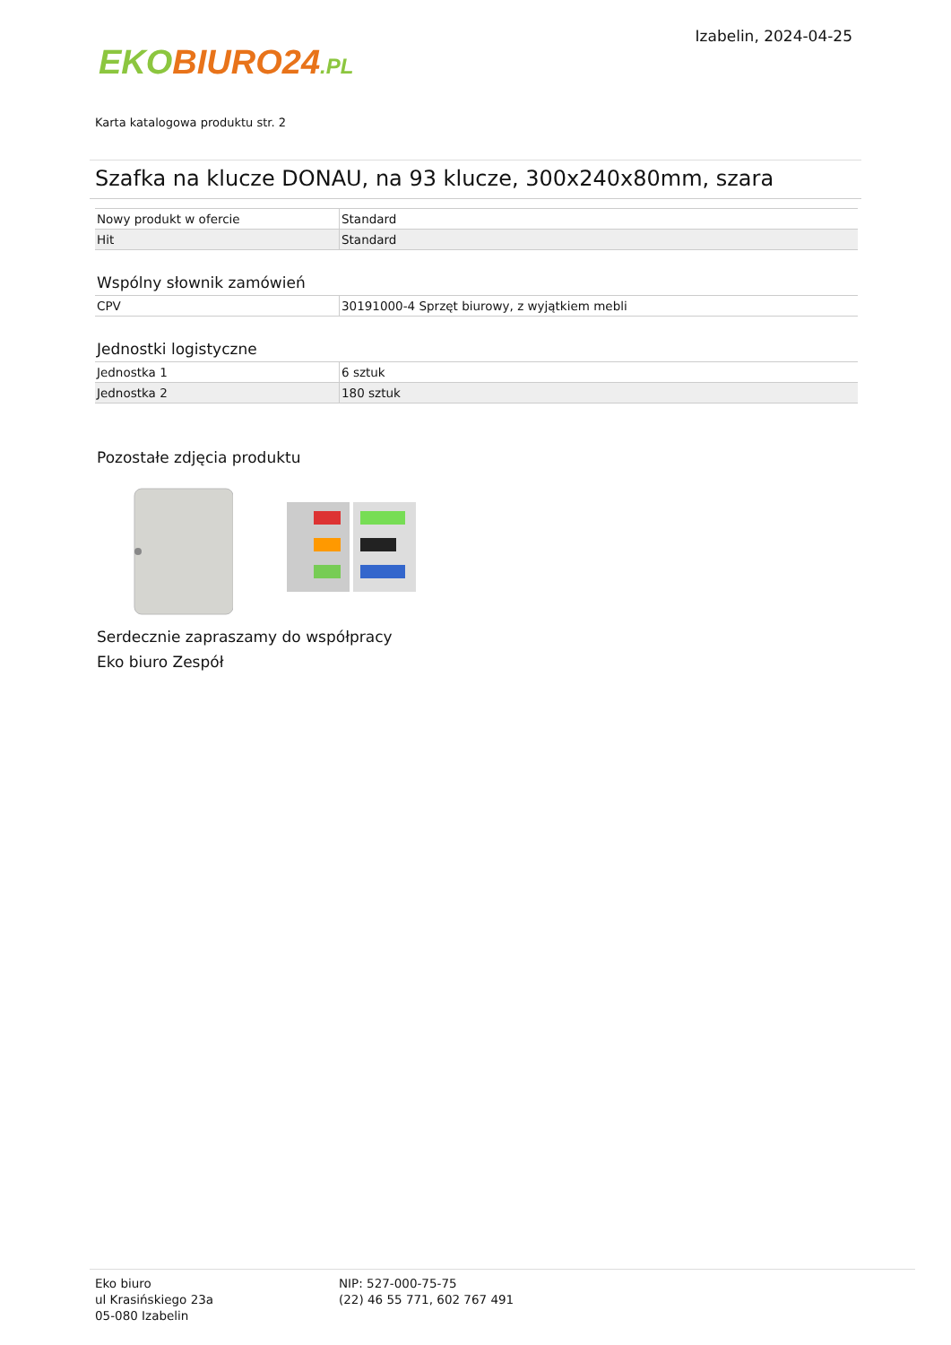EKO BIURO24.PL
Izabelin, 2024-04-25
Karta katalogowa produktu str. 2
Szafka na klucze DONAU, na 93 klucze, 300x240x80mm, szara
| Nowy produkt w ofercie | Standard |
| Hit | Standard |
Wspólny słownik zamówień
| CPV | 30191000-4 Sprzęt biurowy, z wyjątkiem mebli |
Jednostki logistyczne
| Jednostka 1 | 6 sztuk |
| Jednostka 2 | 180 sztuk |
Pozostałe zdjęcia produktu
Serdecznie zapraszamy do współpracy
Eko biuro Zespół
Eko biuro
ul Krasińskiego 23a
05-080 Izabelin
NIP: 527-000-75-75
(22) 46 55 771, 602 767 491